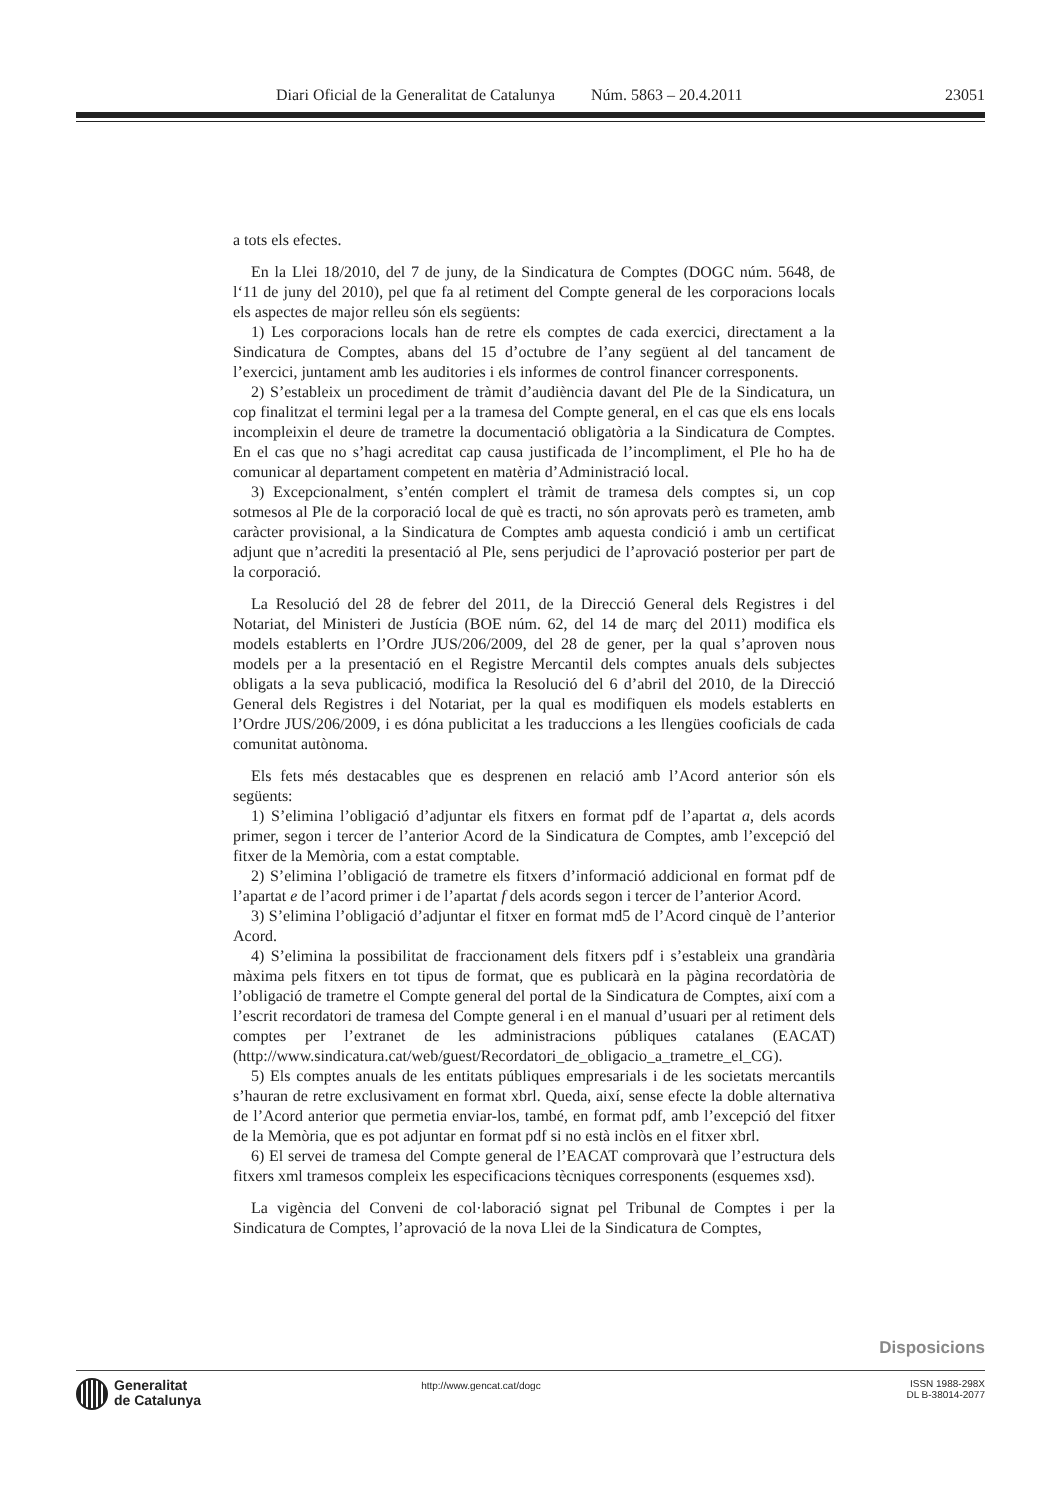Diari Oficial de la Generalitat de Catalunya Núm. 5863 – 20.4.2011 23051
a tots els efectes.
En la Llei 18/2010, del 7 de juny, de la Sindicatura de Comptes (DOGC núm. 5648, de l‘11 de juny del 2010), pel que fa al retiment del Compte general de les corporacions locals els aspectes de major relleu són els següents:
1) Les corporacions locals han de retre els comptes de cada exercici, directament a la Sindicatura de Comptes, abans del 15 d’octubre de l’any següent al del tancament de l’exercici, juntament amb les auditories i els informes de control financer corresponents.
2) S’estableix un procediment de tràmit d’audiència davant del Ple de la Sindicatura, un cop finalitzat el termini legal per a la tramesa del Compte general, en el cas que els ens locals incompleixin el deure de trametre la documentació obligatòria a la Sindicatura de Comptes. En el cas que no s’hagi acreditat cap causa justificada de l’incompliment, el Ple ho ha de comunicar al departament competent en matèria d’Administració local.
3) Excepcionalment, s’entén complert el tràmit de tramesa dels comptes si, un cop sotmesos al Ple de la corporació local de què es tracti, no són aprovats però es trameten, amb caràcter provisional, a la Sindicatura de Comptes amb aquesta condició i amb un certificat adjunt que n’acrediti la presentació al Ple, sens perjudici de l’aprovació posterior per part de la corporació.
La Resolució del 28 de febrer del 2011, de la Direcció General dels Registres i del Notariat, del Ministeri de Justícia (BOE núm. 62, del 14 de març del 2011) modifica els models establerts en l’Ordre JUS/206/2009, del 28 de gener, per la qual s’aproven nous models per a la presentació en el Registre Mercantil dels comptes anuals dels subjectes obligats a la seva publicació, modifica la Resolució del 6 d’abril del 2010, de la Direcció General dels Registres i del Notariat, per la qual es modifiquen els models establerts en l’Ordre JUS/206/2009, i es dóna publicitat a les traduccions a les llengües cooficials de cada comunitat autònoma.
Els fets més destacables que es desprenen en relació amb l’Acord anterior són els següents:
1) S’elimina l’obligació d’adjuntar els fitxers en format pdf de l’apartat a, dels acords primer, segon i tercer de l’anterior Acord de la Sindicatura de Comptes, amb l’excepció del fitxer de la Memòria, com a estat comptable.
2) S’elimina l’obligació de trametre els fitxers d’informació addicional en format pdf de l’apartat e de l’acord primer i de l’apartat f dels acords segon i tercer de l’anterior Acord.
3) S’elimina l’obligació d’adjuntar el fitxer en format md5 de l’Acord cinquè de l’anterior Acord.
4) S’elimina la possibilitat de fraccionament dels fitxers pdf i s’estableix una grandària màxima pels fitxers en tot tipus de format, que es publicarà en la pàgina recordatòria de l’obligació de trametre el Compte general del portal de la Sindicatura de Comptes, així com a l’escrit recordatori de tramesa del Compte general i en el manual d’usuari per al retiment dels comptes per l’extranet de les administracions públiques catalanes (EACAT) (http://www.sindicatura.cat/web/guest/Recordatori_de_obligacio_a_trametre_el_CG).
5) Els comptes anuals de les entitats públiques empresarials i de les societats mercantils s’hauran de retre exclusivament en format xbrl. Queda, així, sense efecte la doble alternativa de l’Acord anterior que permetia enviar-los, també, en format pdf, amb l’excepció del fitxer de la Memòria, que es pot adjuntar en format pdf si no està inclòs en el fitxer xbrl.
6) El servei de tramesa del Compte general de l’EACAT comprovarà que l’estructura dels fitxers xml tramesos compleix les especificacions tècniques corresponents (esquemes xsd).
La vigència del Conveni de col·laboració signat pel Tribunal de Comptes i per la Sindicatura de Comptes, l’aprovació de la nova Llei de la Sindicatura de Comptes,
Disposicions
Generalitat
de Catalunya
http://www.gencat.cat/dogc
ISSN 1988-298X
DL B-38014-2077